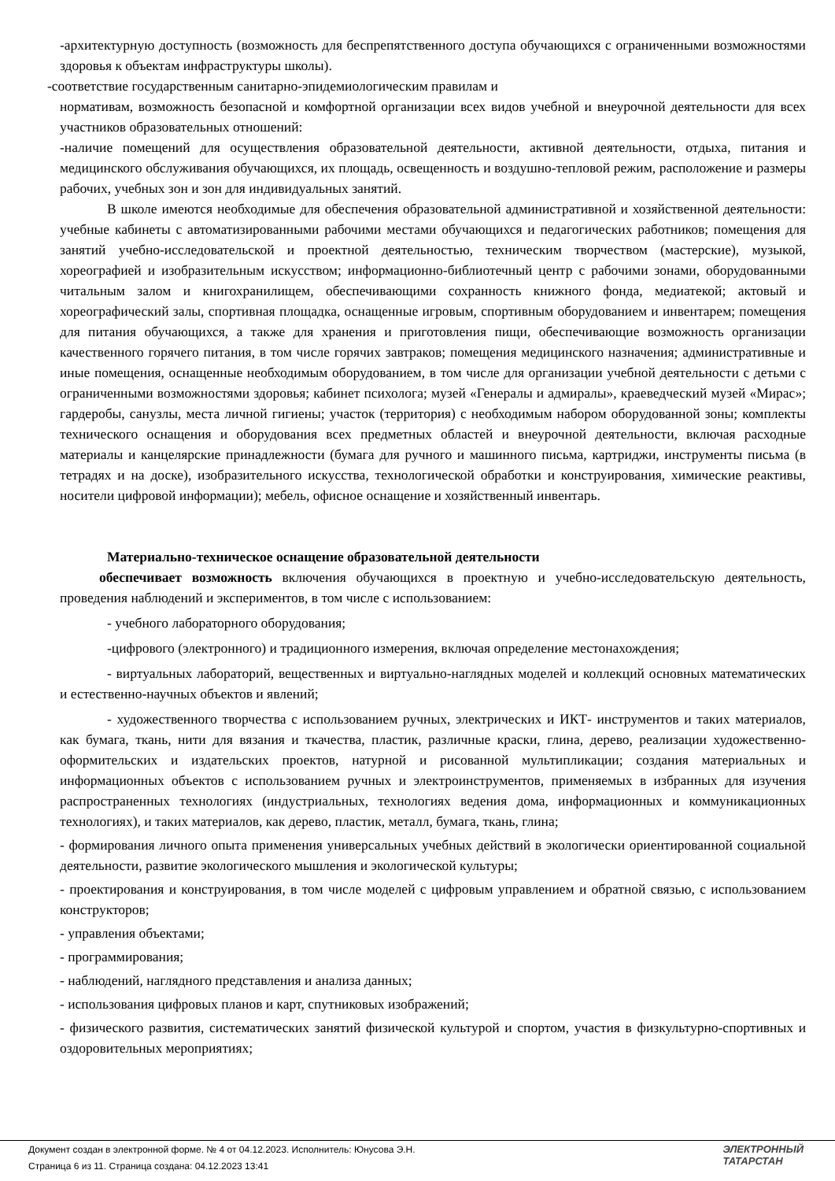-архитектурную доступность (возможность для беспрепятственного доступа обучающихся с ограниченными возможностями здоровья к объектам инфраструктуры школы).
-соответствие государственным санитарно-эпидемиологическим правилам и
нормативам, возможность безопасной и комфортной организации всех видов учебной и внеурочной деятельности для всех участников образовательных отношений:
-наличие помещений для осуществления образовательной деятельности, активной деятельности, отдыха, питания и медицинского обслуживания обучающихся, их площадь, освещенность и воздушно-тепловой режим, расположение и размеры рабочих, учебных зон и зон для индивидуальных занятий.
В школе имеются необходимые для обеспечения образовательной административной и хозяйственной деятельности: учебные кабинеты с автоматизированными рабочими местами обучающихся и педагогических работников; помещения для занятий учебно-исследовательской и проектной деятельностью, техническим творчеством (мастерские), музыкой, хореографией и изобразительным искусством; информационно-библиотечный центр с рабочими зонами, оборудованными читальным залом и книгохранилищем, обеспечивающими сохранность книжного фонда, медиатекой; актовый и хореографический залы, спортивная площадка, оснащенные игровым, спортивным оборудованием и инвентарем; помещения для питания обучающихся, а также для хранения и приготовления пищи, обеспечивающие возможность организации качественного горячего питания, в том числе горячих завтраков; помещения медицинского назначения; административные и иные помещения, оснащенные необходимым оборудованием, в том числе для организации учебной деятельности с детьми с ограниченными возможностями здоровья; кабинет психолога; музей «Генералы и адмиралы», краеведческий музей «Мирас»; гардеробы, санузлы, места личной гигиены; участок (территория) с необходимым набором оборудованной зоны; комплекты технического оснащения и оборудования всех предметных областей и внеурочной деятельности, включая расходные материалы и канцелярские принадлежности (бумага для ручного и машинного письма, картриджи, инструменты письма (в тетрадях и на доске), изобразительного искусства, технологической обработки и конструирования, химические реактивы, носители цифровой информации); мебель, офисное оснащение и хозяйственный инвентарь.
Материально-техническое оснащение образовательной деятельности
обеспечивает возможность включения обучающихся в проектную и учебно-исследовательскую деятельность, проведения наблюдений и экспериментов, в том числе с использованием:
- учебного лабораторного оборудования;
-цифрового (электронного) и традиционного измерения, включая определение местонахождения;
- виртуальных лабораторий, вещественных и виртуально-наглядных моделей и коллекций основных математических и естественно-научных объектов и явлений;
- художественного творчества с использованием ручных, электрических и ИКТ- инструментов и таких материалов, как бумага, ткань, нити для вязания и ткачества, пластик, различные краски, глина, дерево, реализации художественно-оформительских и издательских проектов, натурной и рисованной мультипликации; создания материальных и информационных объектов с использованием ручных и электроинструментов, применяемых в избранных для изучения распространенных технологиях (индустриальных, технологиях ведения дома, информационных и коммуникационных технологиях), и таких материалов, как дерево, пластик, металл, бумага, ткань, глина;
- формирования личного опыта применения универсальных учебных действий в экологически ориентированной социальной деятельности, развитие экологического мышления и экологической культуры;
- проектирования и конструирования, в том числе моделей с цифровым управлением и обратной связью, с использованием конструкторов;
- управления объектами;
- программирования;
- наблюдений, наглядного представления и анализа данных;
- использования цифровых планов и карт, спутниковых изображений;
- физического развития, систематических занятий физической культурой и спортом, участия в физкультурно-спортивных и оздоровительных мероприятиях;
Документ создан в электронной форме. № 4 от 04.12.2023. Исполнитель: Юнусова Э.Н.
Страница 6 из 11. Страница создана: 04.12.2023 13:41
ЭЛЕКТРОННЫЙ
ТАТАРСТАН